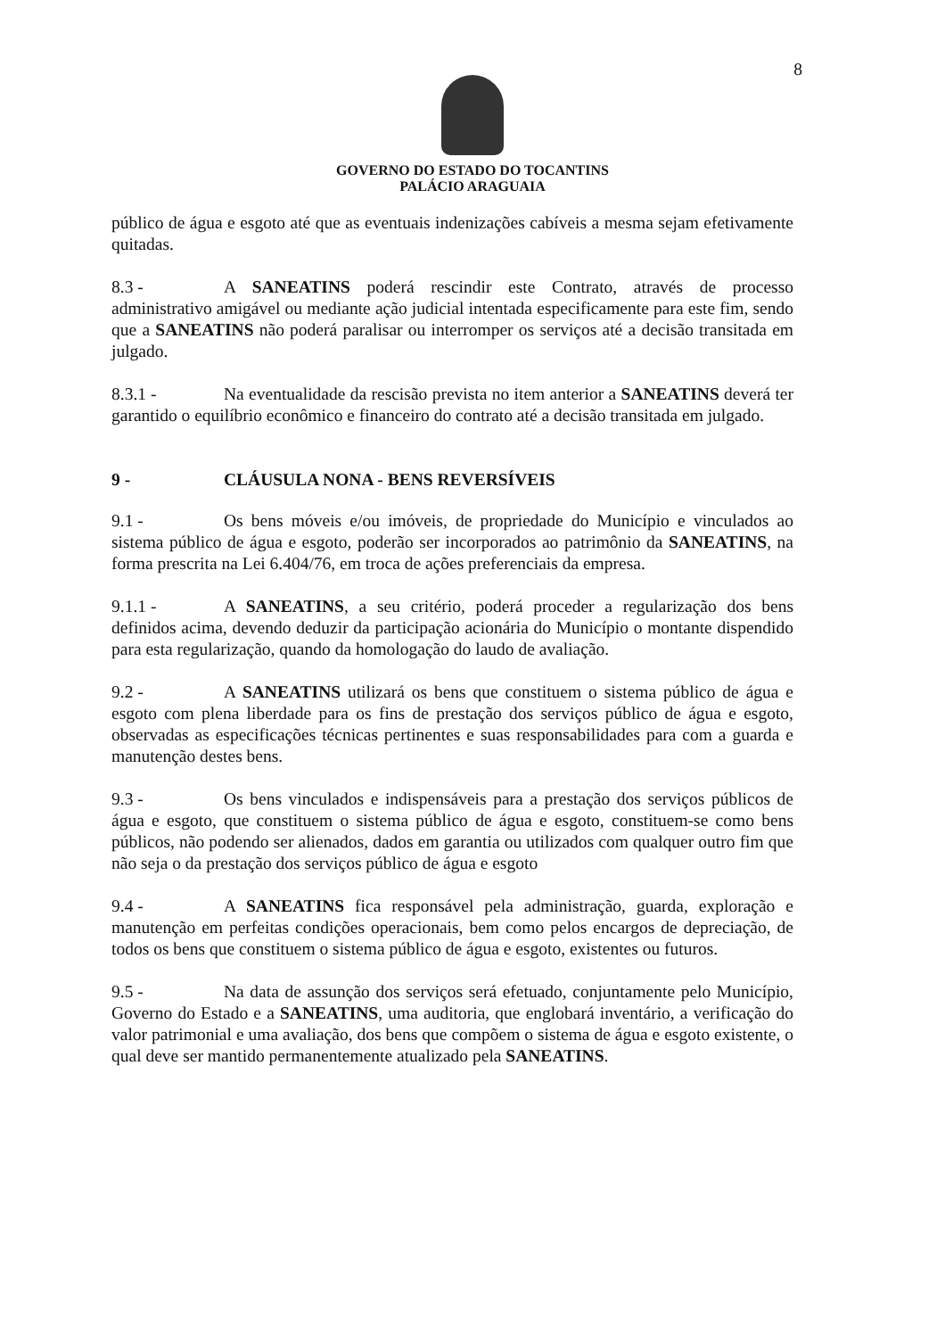8
GOVERNO DO ESTADO DO TOCANTINS
PALÁCIO ARAGUAIA
público de água e esgoto até que as eventuais indenizações cabíveis a mesma sejam efetivamente quitadas.
8.3 - A SANEATINS poderá rescindir este Contrato, através de processo administrativo amigável ou mediante ação judicial intentada especificamente para este fim, sendo que a SANEATINS não poderá paralisar ou interromper os serviços até a decisão transitada em julgado.
8.3.1 - Na eventualidade da rescisão prevista no item anterior a SANEATINS deverá ter garantido o equilíbrio econômico e financeiro do contrato até a decisão transitada em julgado.
9 - CLÁUSULA NONA - BENS REVERSÍVEIS
9.1 - Os bens móveis e/ou imóveis, de propriedade do Município e vinculados ao sistema público de água e esgoto, poderão ser incorporados ao patrimônio da SANEATINS, na forma prescrita na Lei 6.404/76, em troca de ações preferenciais da empresa.
9.1.1 - A SANEATINS, a seu critério, poderá proceder a regularização dos bens definidos acima, devendo deduzir da participação acionária do Município o montante dispendido para esta regularização, quando da homologação do laudo de avaliação.
9.2 - A SANEATINS utilizará os bens que constituem o sistema público de água e esgoto com plena liberdade para os fins de prestação dos serviços público de água e esgoto, observadas as especificações técnicas pertinentes e suas responsabilidades para com a guarda e manutenção destes bens.
9.3 - Os bens vinculados e indispensáveis para a prestação dos serviços públicos de água e esgoto, que constituem o sistema público de água e esgoto, constituem-se como bens públicos, não podendo ser alienados, dados em garantia ou utilizados com qualquer outro fim que não seja o da prestação dos serviços público de água e esgoto
9.4 - A SANEATINS fica responsável pela administração, guarda, exploração e manutenção em perfeitas condições operacionais, bem como pelos encargos de depreciação, de todos os bens que constituem o sistema público de água e esgoto, existentes ou futuros.
9.5 - Na data de assunção dos serviços será efetuado, conjuntamente pelo Município, Governo do Estado e a SANEATINS, uma auditoria, que englobará inventário, a verificação do valor patrimonial e uma avaliação, dos bens que compõem o sistema de água e esgoto existente, o qual deve ser mantido permanentemente atualizado pela SANEATINS.